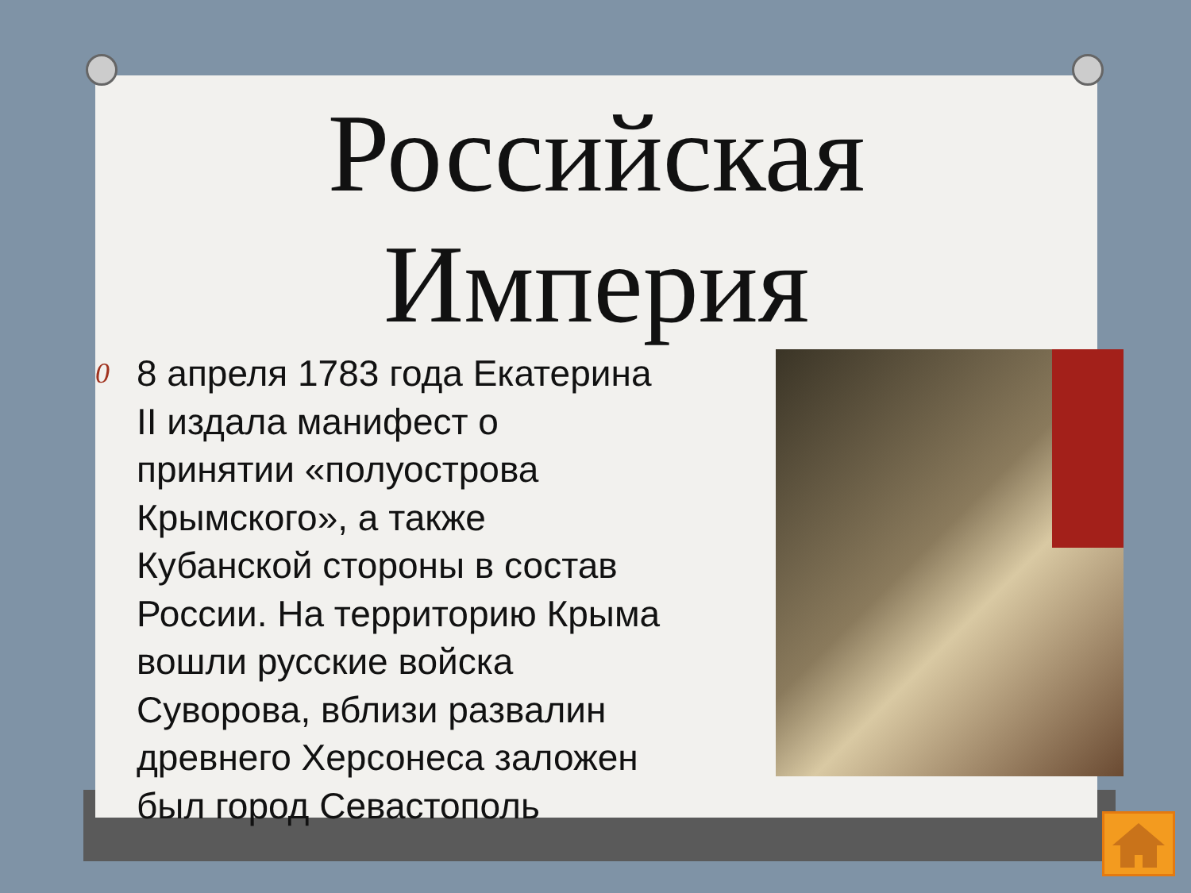Российская
Империя
0 8 апреля 1783 года Екатерина II издала манифест о принятии «полуострова Крымского», а также Кубанской стороны в состав России. На территорию Крыма вошли русские войска Суворова, вблизи развалин древнего Херсонеса заложен был город Севастополь